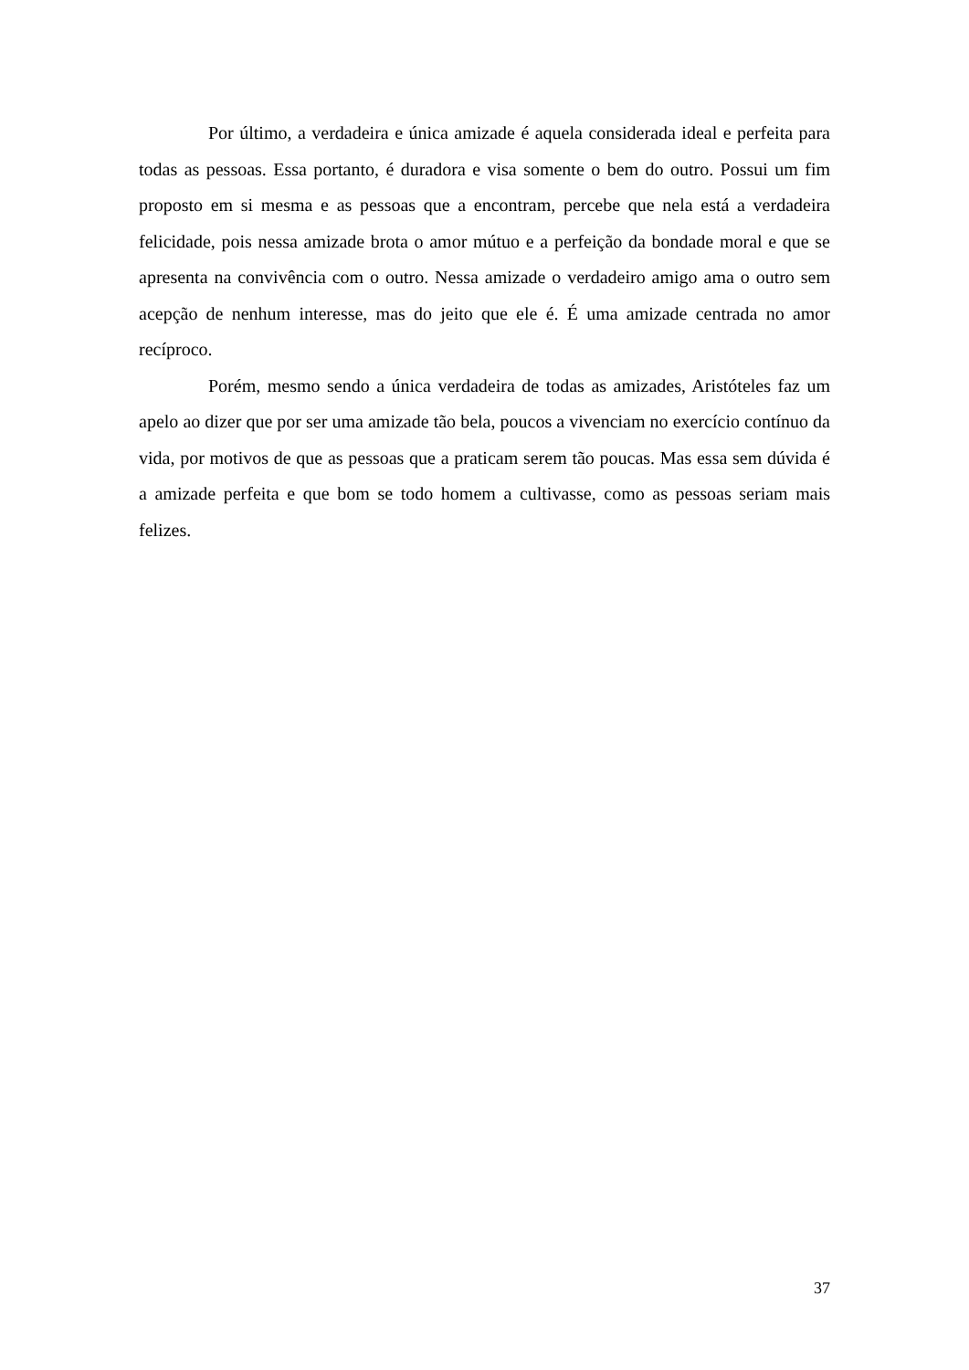Por último, a verdadeira e única amizade é aquela considerada ideal e perfeita para todas as pessoas. Essa portanto, é duradora e visa somente o bem do outro. Possui um fim proposto em si mesma e as pessoas que a encontram, percebe que nela está a verdadeira felicidade, pois nessa amizade brota o amor mútuo e a perfeição da bondade moral e que se apresenta na convivência com o outro. Nessa amizade o verdadeiro amigo ama o outro sem acepção de nenhum interesse, mas do jeito que ele é. É uma amizade centrada no amor recíproco.
Porém, mesmo sendo a única verdadeira de todas as amizades, Aristóteles faz um apelo ao dizer que por ser uma amizade tão bela, poucos a vivenciam no exercício contínuo da vida, por motivos de que as pessoas que a praticam serem tão poucas. Mas essa sem dúvida é a amizade perfeita e que bom se todo homem a cultivasse, como as pessoas seriam mais felizes.
37